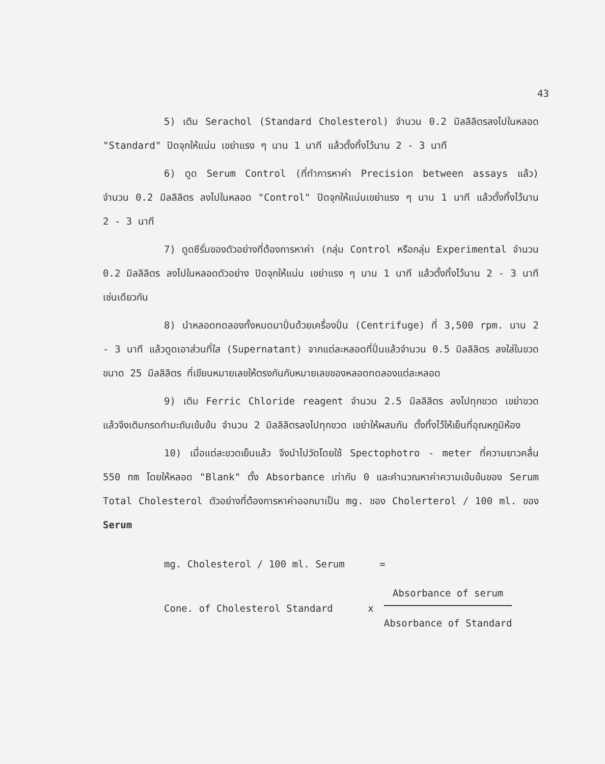43
5) เติม Serachol (Standard Cholesterol) จำนวน 0.2 มิลลิลิตรลงไปในหลอด "Standard" ปิดจุกให้แน่น เขย่าแรง ๆ นาน 1 นาที แล้วตั้งทิ้งไว้นาน 2 - 3 นาที
6) ดูด Serum Control (ที่ทำการหาค่า Precision between assays แล้ว) จำนวน 0.2 มิลลิลิตร ลงไปในหลอด "Control" ปิดจุกให้แน่นเขย่าแรง ๆ นาน 1 นาที แล้วตั้งทิ้งไว้นาน 2 - 3 นาที
7) ดูดซีรั่มของตัวอย่างที่ต้องการหาค่า (กลุ่ม Control หรือกลุ่ม Experimental จำนวน 0.2 มิลลิลิตร ลงไปในหลอดตัวอย่าง ปิดจุกให้แน่น เขย่าแรง ๆ นาน 1 นาที แล้วตั้งทิ้งไว้นาน 2 - 3 นาที เช่นเดียวกัน
8) นำหลอดทดลองทั้งหมดมาปั่นด้วยเครื่องปั่น (Centrifuge) ที่ 3,500 rpm. นาน 2 - 3 นาที แล้วดูดเอาส่วนที่ใส (Supernatant) จากแต่ละหลอดที่ปั่นแล้วจำนวน 0.5 มิลลิลิตร ลงใส่ในขวดขนาด 25 มิลลิลิตร ที่เขียนหมายเลขให้ตรงกันกับหมายเลขของหลอดทดลองแต่ละหลอด
9) เติม Ferric Chloride reagent จำนวน 2.5 มิลลิลิตร ลงไปทุกขวด เขย่าขวดแล้วจึงเติมกรดกำมะถันเข้มข้น จำนวน 2 มิลลิลิตรลงไปทุกขวด เขย่าให้ผสมกัน ตั้งทิ้งไว้ให้เย็นที่อุณหภูมิห้อง
10) เมื่อแต่ละขวดเย็นแล้ว จึงนำไปวัดโดยใช้ Spectophotro - meter ที่ความยาวคลื่น 550 nm โดยให้หลอด "Blank" ตั้ง Absorbance เท่ากับ 0 และคำนวณหาค่าความเข้มข้นของ Serum Total Cholesterol ตัวอย่างที่ต้องการหาค่าออกมาเป็น mg. ของ Cholerterol / 100 ml. ของ Serum
mg. Cholesterol / 100 ml. Serum =
Cone. of Cholesterol Standard x Absorbance of serum Absorbance of Standard